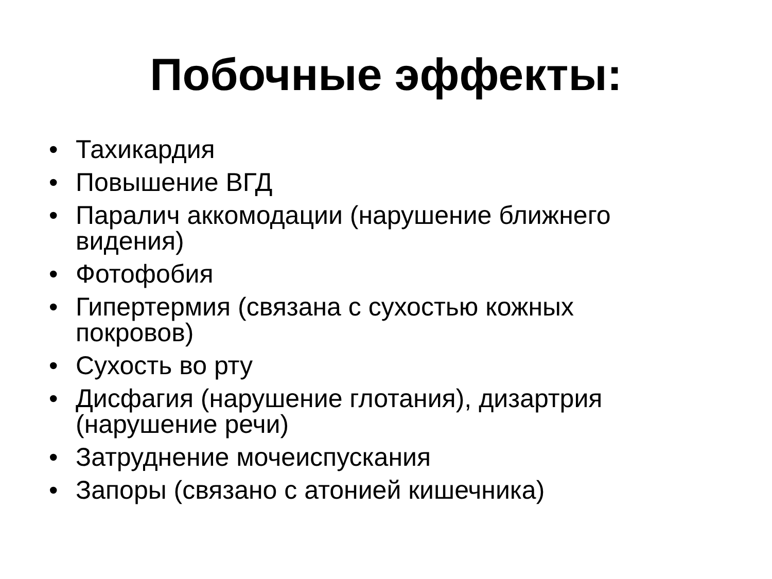Побочные эффекты:
• Тахикардия
• Повышение ВГД
• Паралич аккомодации (нарушение ближнего видения)
• Фотофобия
• Гипертермия (связана с сухостью кожных покровов)
• Сухость во рту
• Дисфагия (нарушение глотания), дизартрия (нарушение речи)
• Затруднение мочеиспускания
• Запоры (связано с атонией кишечника)